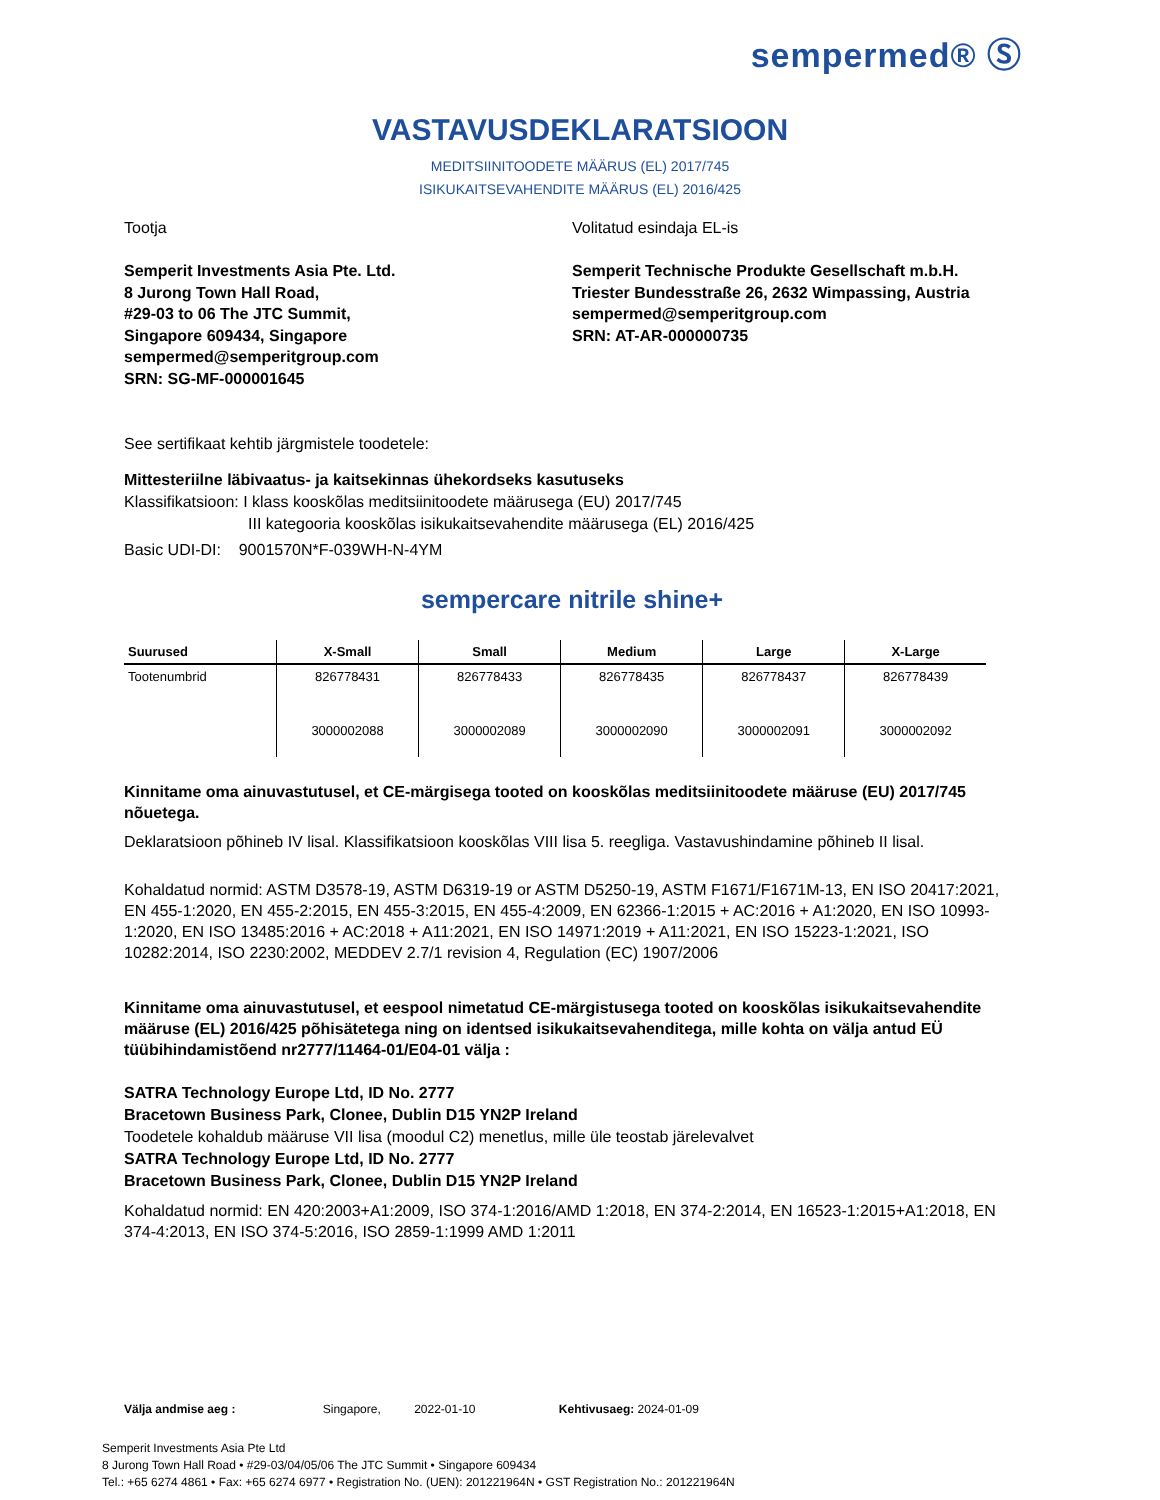sempermed® Ⓢ
VASTAVUSDEKLARATSIOON
MEDITSIINITOODETE MÄÄRUS (EL) 2017/745
ISIKUKAITSEVAHENDITE MÄÄRUS (EL) 2016/425
Tootja
Semperit Investments Asia Pte. Ltd.
8 Jurong Town Hall Road,
#29-03 to 06 The JTC Summit,
Singapore 609434, Singapore
sempermed@semperitgroup.com
SRN: SG-MF-000001645
Volitatud esindaja EL-is
Semperit Technische Produkte Gesellschaft m.b.H.
Triester Bundesstraße 26, 2632 Wimpassing, Austria
sempermed@semperitgroup.com
SRN: AT-AR-000000735
See sertifikaat kehtib järgmistele toodetele:
Mittesteriilne läbivaatus- ja kaitsekinnas ühekordseks kasutuseks
Klassifikatsioon: I klass kooskõlas meditsiinitoodete määrusega (EU) 2017/745
III kategooria kooskõlas isikukaitsevahendite määrusega (EL) 2016/425
Basic UDI-DI: 9001570N*F-039WH-N-4YM
sempercare nitrile shine+
| Suurused | X-Small | Small | Medium | Large | X-Large |
| --- | --- | --- | --- | --- | --- |
| Tootenumbrid | 826778431 | 826778433 | 826778435 | 826778437 | 826778439 |
| | 3000002088 | 3000002089 | 3000002090 | 3000002091 | 3000002092 |
Kinnitame oma ainuvastutusel, et CE-märgisega tooted on kooskõlas meditsiinitoodete määruse (EU) 2017/745 nõuetega.
Deklaratsioon põhineb IV lisal. Klassifikatsioon kooskõlas VIII lisa 5. reegliga. Vastavushindamine põhineb II lisal.
Kohaldatud normid: ASTM D3578-19, ASTM D6319-19 or ASTM D5250-19, ASTM F1671/F1671M-13, EN ISO 20417:2021, EN 455-1:2020, EN 455-2:2015, EN 455-3:2015, EN 455-4:2009, EN 62366-1:2015 + AC:2016 + A1:2020, EN ISO 10993-1:2020, EN ISO 13485:2016 + AC:2018 + A11:2021, EN ISO 14971:2019 + A11:2021, EN ISO 15223-1:2021, ISO 10282:2014, ISO 2230:2002, MEDDEV 2.7/1 revision 4, Regulation (EC) 1907/2006
Kinnitame oma ainuvastutusel, et eespool nimetatud CE-märgistusega tooted on kooskõlas isikukaitsevahendite määruse (EL) 2016/425 põhisätetega ning on identsed isikukaitsevahenditega, mille kohta on välja antud EÜ tüübihindamistõend nr2777/11464-01/E04-01 välja :
SATRA Technology Europe Ltd, ID No. 2777
Bracetown Business Park, Clonee, Dublin D15 YN2P Ireland
Toodetele kohaldub määruse VII lisa (moodul C2) menetlus, mille üle teostab järelevalvet
SATRA Technology Europe Ltd, ID No. 2777
Bracetown Business Park, Clonee, Dublin D15 YN2P Ireland
Kohaldatud normid: EN 420:2003+A1:2009, ISO 374-1:2016/AMD 1:2018, EN 374-2:2014, EN 16523-1:2015+A1:2018, EN 374-4:2013, EN ISO 374-5:2016, ISO 2859-1:1999 AMD 1:2011
Välja andmise aeg : Singapore, 2022-01-10 Kehtivusaeg: 2024-01-09
Semperit Investments Asia Pte Ltd
8 Jurong Town Hall Road • #29-03/04/05/06 The JTC Summit • Singapore 609434
Tel.: +65 6274 4861 • Fax: +65 6274 6977 • Registration No. (UEN): 201221964N • GST Registration No.: 201221964N